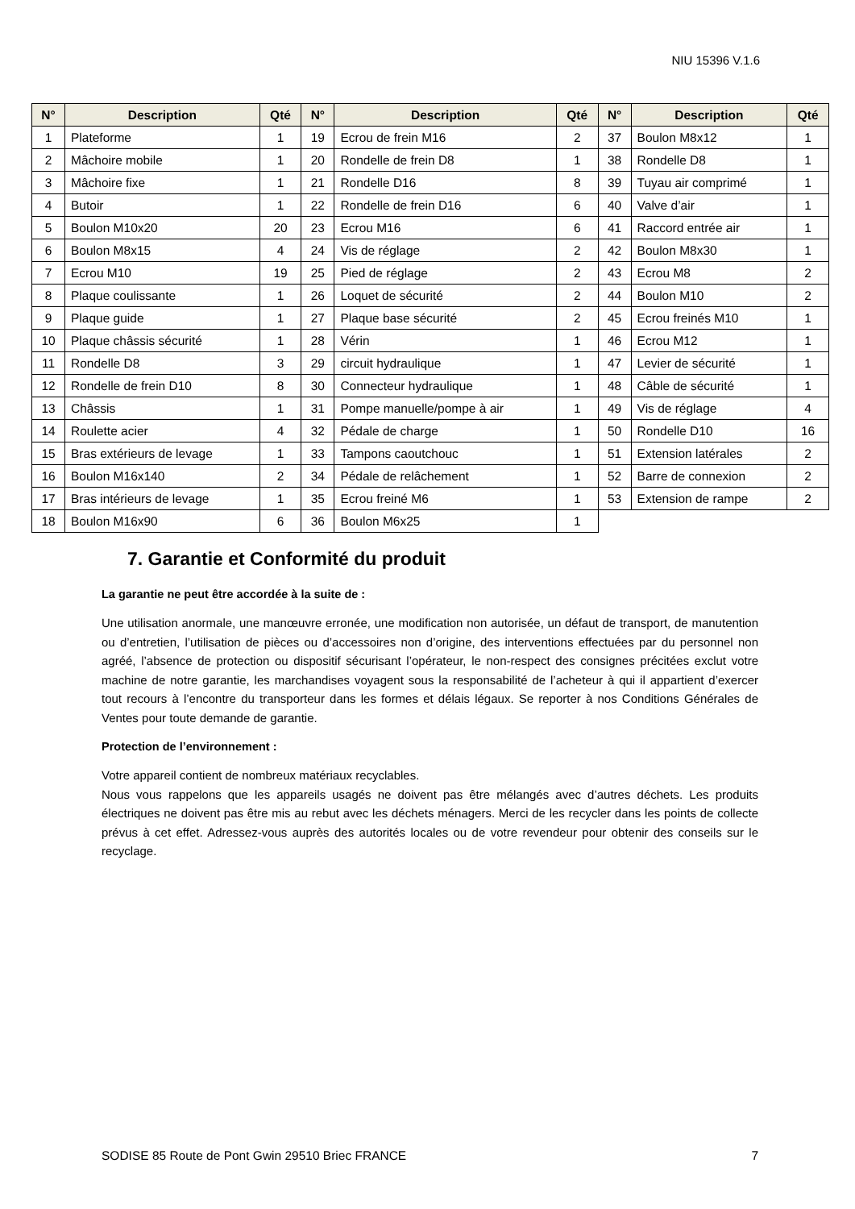NIU 15396 V.1.6
| N° | Description | Qté | N° | Description | Qté | N° | Description | Qté |
| --- | --- | --- | --- | --- | --- | --- | --- | --- |
| 1 | Plateforme | 1 | 19 | Ecrou de frein M16 | 2 | 37 | Boulon M8x12 | 1 |
| 2 | Mâchoire mobile | 1 | 20 | Rondelle de frein D8 | 1 | 38 | Rondelle D8 | 1 |
| 3 | Mâchoire fixe | 1 | 21 | Rondelle D16 | 8 | 39 | Tuyau air comprimé | 1 |
| 4 | Butoir | 1 | 22 | Rondelle de frein D16 | 6 | 40 | Valve d’air | 1 |
| 5 | Boulon M10x20 | 20 | 23 | Ecrou M16 | 6 | 41 | Raccord entrée air | 1 |
| 6 | Boulon M8x15 | 4 | 24 | Vis de réglage | 2 | 42 | Boulon M8x30 | 1 |
| 7 | Ecrou M10 | 19 | 25 | Pied de réglage | 2 | 43 | Ecrou M8 | 2 |
| 8 | Plaque coulissante | 1 | 26 | Loquet de sécurité | 2 | 44 | Boulon M10 | 2 |
| 9 | Plaque guide | 1 | 27 | Plaque base sécurité | 2 | 45 | Ecrou freinés M10 | 1 |
| 10 | Plaque châssis sécurité | 1 | 28 | Vérin | 1 | 46 | Ecrou M12 | 1 |
| 11 | Rondelle D8 | 3 | 29 | circuit hydraulique | 1 | 47 | Levier de sécurité | 1 |
| 12 | Rondelle de frein D10 | 8 | 30 | Connecteur hydraulique | 1 | 48 | Câble de sécurité | 1 |
| 13 | Châssis | 1 | 31 | Pompe manuelle/pompe à air | 1 | 49 | Vis de réglage | 4 |
| 14 | Roulette acier | 4 | 32 | Pédale de charge | 1 | 50 | Rondelle D10 | 16 |
| 15 | Bras extérieurs de levage | 1 | 33 | Tampons caoutchouc | 1 | 51 | Extension latérales | 2 |
| 16 | Boulon M16x140 | 2 | 34 | Pédale de relâchement | 1 | 52 | Barre de connexion | 2 |
| 17 | Bras intérieurs de levage | 1 | 35 | Ecrou freiné M6 | 1 | 53 | Extension de rampe | 2 |
| 18 | Boulon M16x90 | 6 | 36 | Boulon M6x25 | 1 | | | |
7. Garantie et Conformité du produit
La garantie ne peut être accordée à la suite de :
Une utilisation anormale, une manœuvre erronée, une modification non autorisée, un défaut de transport, de manutention ou d’entretien, l’utilisation de pièces ou d’accessoires non d’origine, des interventions effectuées par du personnel non agréé, l’absence de protection ou dispositif sécurisant l’opérateur, le non-respect des consignes précitées exclut votre machine de notre garantie, les marchandises voyagent sous la responsabilité de l’acheteur à qui il appartient d’exercer tout recours à l’encontre du transporteur dans les formes et délais légaux. Se reporter à nos Conditions Générales de Ventes pour toute demande de garantie.
Protection de l’environnement :
Votre appareil contient de nombreux matériaux recyclables.
Nous vous rappelons que les appareils usagés ne doivent pas être mélangés avec d’autres déchets. Les produits électriques ne doivent pas être mis au rebut avec les déchets ménagers. Merci de les recycler dans les points de collecte prévus à cet effet. Adressez-vous auprès des autorités locales ou de votre revendeur pour obtenir des conseils sur le recyclage.
SODISE 85 Route de Pont Gwin 29510 Briec FRANCE 7